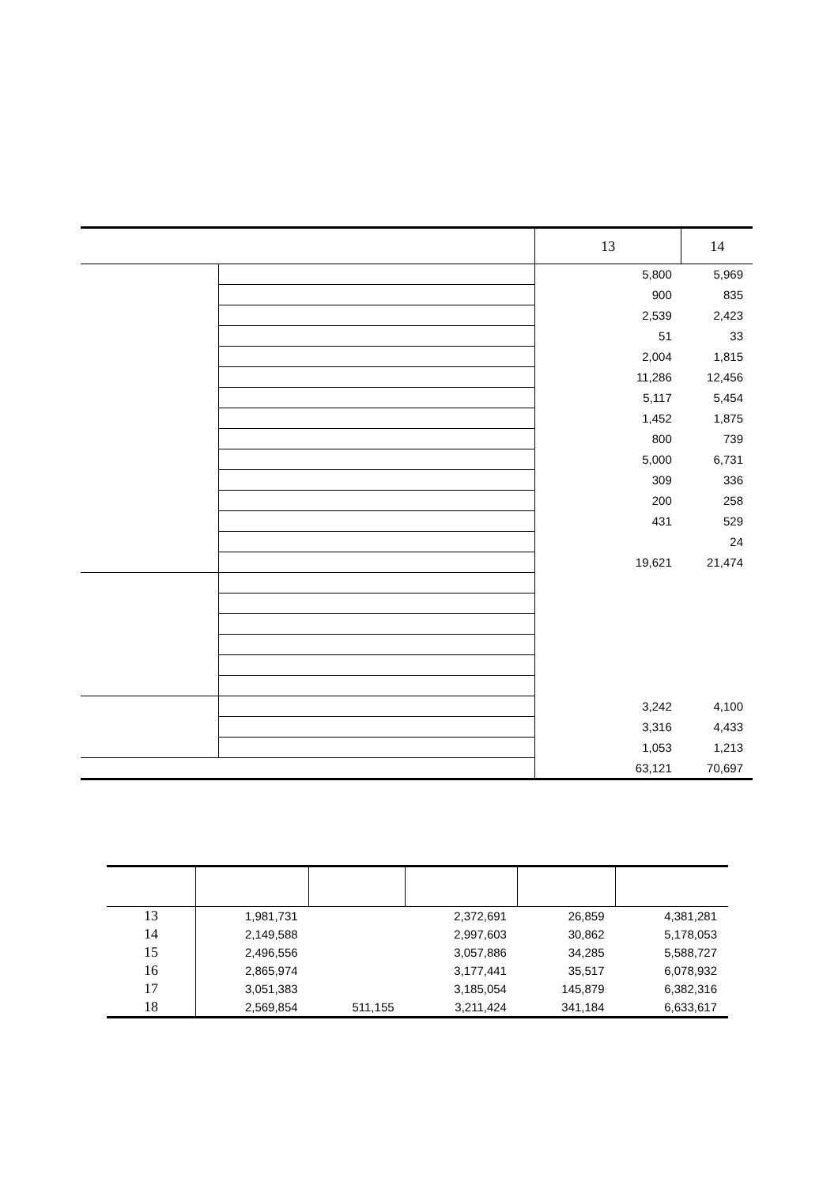| | | 13 | 14 |
| --- | --- | --- | --- |
| | | 5,800 | 5,969 |
| | | 900 | 835 |
| | | 2,539 | 2,423 |
| | | 51 | 33 |
| | | 2,004 | 1,815 |
| | | 11,286 | 12,456 |
| | | 5,117 | 5,454 |
| | | 1,452 | 1,875 |
| | | 800 | 739 |
| | | 5,000 | 6,731 |
| | | 309 | 336 |
| | | 200 | 258 |
| | | 431 | 529 |
| | | | 24 |
| | | 19,621 | 21,474 |
| | | 3,242 | 4,100 |
| | | 3,316 | 4,433 |
| | | 1,053 | 1,213 |
| | | 63,121 | 70,697 |
| 13 | 1,981,731 | | 2,372,691 | 26,859 | 4,381,281 |
| 14 | 2,149,588 | | 2,997,603 | 30,862 | 5,178,053 |
| 15 | 2,496,556 | | 3,057,886 | 34,285 | 5,588,727 |
| 16 | 2,865,974 | | 3,177,441 | 35,517 | 6,078,932 |
| 17 | 3,051,383 | | 3,185,054 | 145,879 | 6,382,316 |
| 18 | 2,569,854 | 511,155 | 3,211,424 | 341,184 | 6,633,617 |